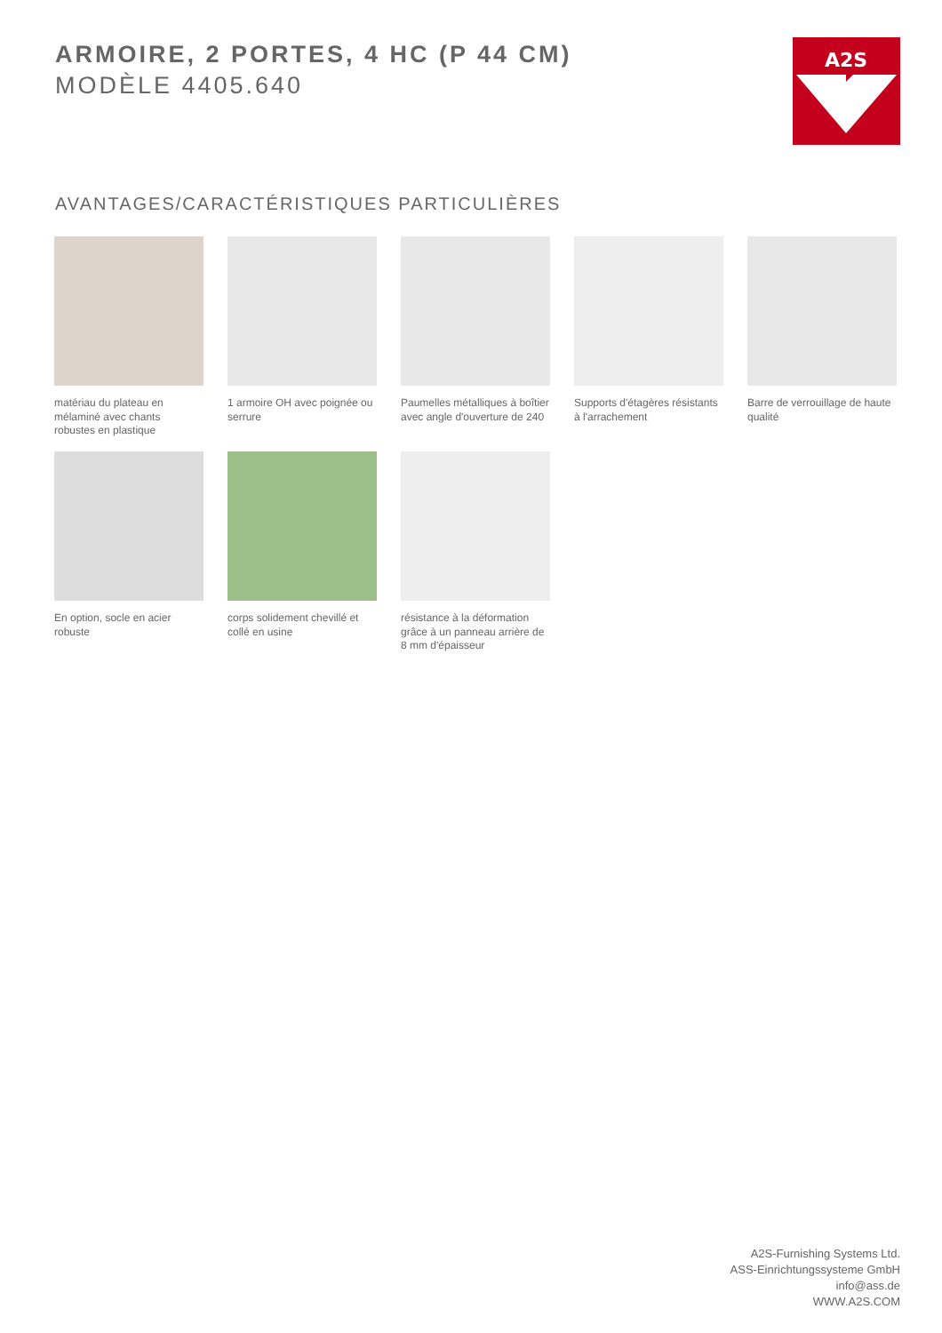ARMOIRE, 2 PORTES, 4 HC (P 44 CM)
MODÈLE 4405.640
A2S
AVANTAGES/CARACTÉRISTIQUES PARTICULIÈRES
matériau du plateau en mélaminé avec chants robustes en plastique
1 armoire OH avec poignée ou serrure
Paumelles métalliques à boîtier avec angle d'ouverture de 240
Supports d'étagères résistants à l'arrachement
Barre de verrouillage de haute qualité
En option, socle en acier robuste
corps solidement chevillé et collé en usine
résistance à la déformation grâce à un panneau arrière de 8 mm d'épaisseur
A2S-Furnishing Systems Ltd.
ASS-Einrichtungssysteme GmbH
info@ass.de
WWW.A2S.COM